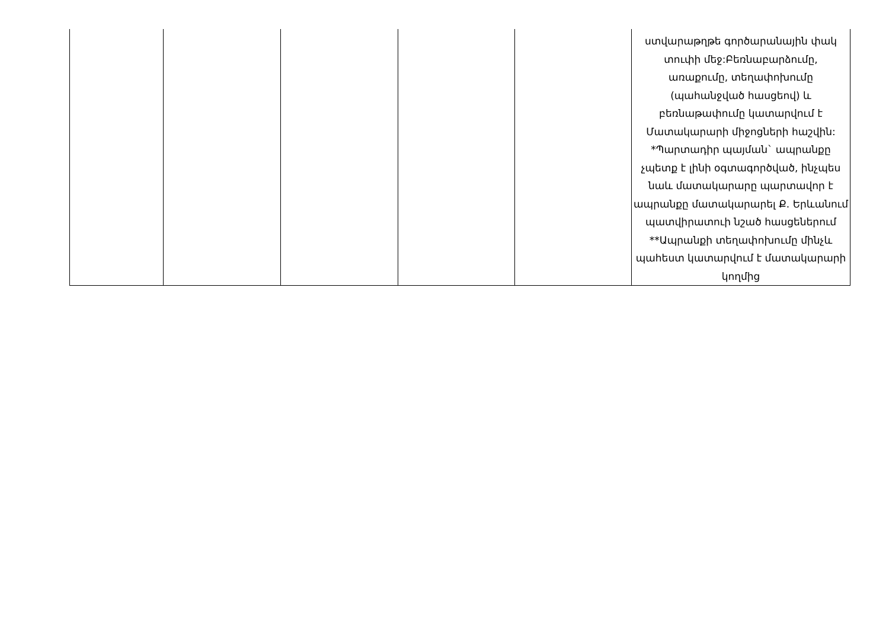| | | | | | ստվարաթղթե գործարանային փակ տուփի մեջ:Բեռնաբարձումը, առաքումը, տեղափոխումը (պահանջված հասցեով) և բեռնաթափումը կատարվում է Մատակարարի միջոցների հաշվին: *Պարտադիր պայման` ապրանքը չպետք է լինի օգտագործված, ինչպես նաև մատակարարը պարտավոր է ապրանքը մատակարարել Ք. Երևանում պատվիրատուի նշած հասցեներում **Ապրանքի տեղափոխումը մինչև պահեստ կատարվում է մատակարարի կողմից |